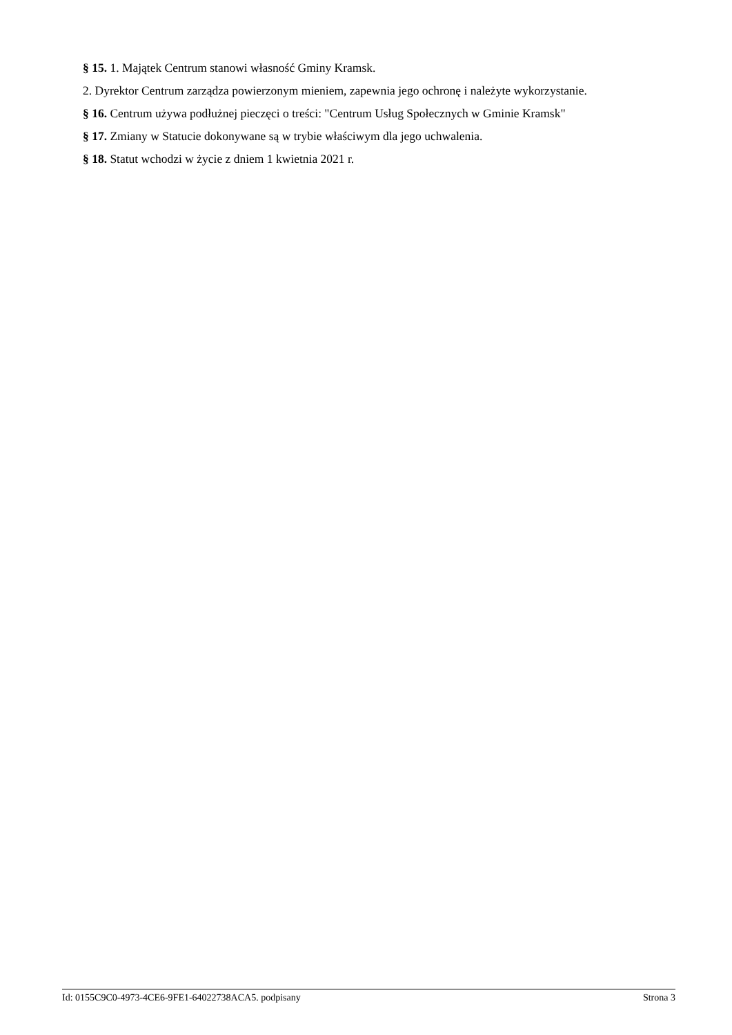§ 15. 1. Majątek Centrum stanowi własność Gminy Kramsk.
2. Dyrektor Centrum zarządza powierzonym mieniem, zapewnia jego ochronę i należyte wykorzystanie.
§ 16. Centrum używa podłużnej pieczęci o treści: "Centrum Usług Społecznych w Gminie Kramsk"
§ 17. Zmiany w Statucie dokonywane są w trybie właściwym dla jego uchwalenia.
§ 18. Statut wchodzi w życie z dniem 1 kwietnia 2021 r.
Id: 0155C9C0-4973-4CE6-9FE1-64022738ACA5. podpisany Strona 3